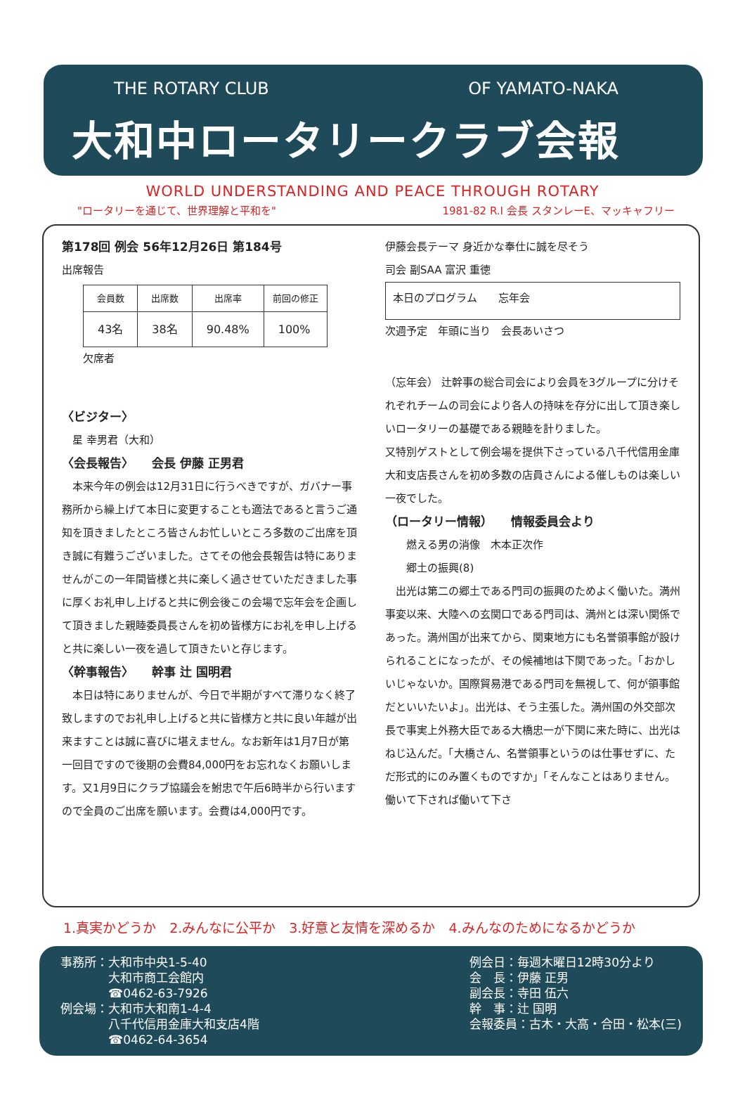THE ROTARY CLUB OF YAMATO-NAKA
大和中ロータリークラブ会報
WORLD UNDERSTANDING AND PEACE THROUGH ROTARY
"ロータリーを通じて、世界理解と平和を" 1981-82 R.I 会長 スタンレーE、マッキャフリー
第178回 例会 56年12月26日 第184号
出席報告
| 会員数 | 出席数 | 出席率 | 前回の修正 |
| --- | --- | --- | --- |
| 43名 | 38名 | 90.48% | 100% |
欠席者
〈ビジター〉
　星 幸男君（大和）
〈会長報告〉　　会長 伊藤 正男君
　本来今年の例会は12月31日に行うべきですが、ガバナー事務所から繰上げて本日に変更することも適法であると言うご通知を頂きましたところ皆さんお忙しいところ多数のご出席を頂き誠に有難うございました。さてその他会長報告は特にありませんがこの一年間皆様と共に楽しく過させていただきました事に厚くお礼申し上げると共に例会後この会場で忘年会を企画して頂きました親睦委員長さんを初め皆様方にお礼を申し上げると共に楽しい一夜を過して頂きたいと存じます。
〈幹事報告〉　　幹事 辻 国明君
　本日は特にありませんが、今日で半期がすべて滞りなく終了致しますのでお礼申し上げると共に皆様方と共に良い年越が出来ますことは誠に喜びに堪えません。なお新年は1月7日が第一回目ですので後期の会費84,000円をお忘れなくお願いします。又1月9日にクラブ協議会を鮒忠で午后6時半から行いますので全員のご出席を願います。会費は4,000円です。
伊藤会長テーマ 身近かな奉仕に誠を尽そう
司会 副SAA 富沢 重徳
本日のプログラム　　忘年会
次週予定　年頭に当り　会長あいさつ
（忘年会） 辻幹事の総合司会により会員を3グループに分けそれぞれチームの司会により各人の持味を存分に出して頂き楽しいロータリーの基礎である親睦を計りました。
又特別ゲストとして例会場を提供下さっている八千代信用金庫大和支店長さんを初め多数の店員さんによる催しものは楽しい一夜でした。
（ロータリー情報）　　情報委員会より
　　燃える男の消像　木本正次作
　　郷土の振興(8)
　出光は第二の郷土である門司の振興のためよく働いた。満州事変以来、大陸への玄関口である門司は、満州とは深い関係であった。満州国が出来てから、関東地方にも名誉領事館が設けられることになったが、その候補地は下関であった。「おかしいじゃないか。国際貿易港である門司を無視して、何が領事館だといいたいよ」。出光は、そう主張した。満州国の外交部次長で事実上外務大臣である大橋忠一が下関に来た時に、出光はねじ込んだ。「大橋さん、名誉領事というのは仕事せずに、ただ形式的にのみ置くものですか」「そんなことはありません。働いて下されば働いて下さ
1.真実かどうか　2.みんなに公平か　3.好意と友情を深めるか　4.みんなのためになるかどうか
事務所：大和市中央1-5-40
　　　　大和市商工会館内
　　　　☎0462-63-7926
例会場：大和市大和南1-4-4
　　　　八千代信用金庫大和支店4階
　　　　☎0462-64-3654
例会日：毎週木曜日12時30分より
会　長：伊藤 正男
副会長：寺田 伍六
幹　事：辻 国明
会報委員：古木・大高・合田・松本(三)